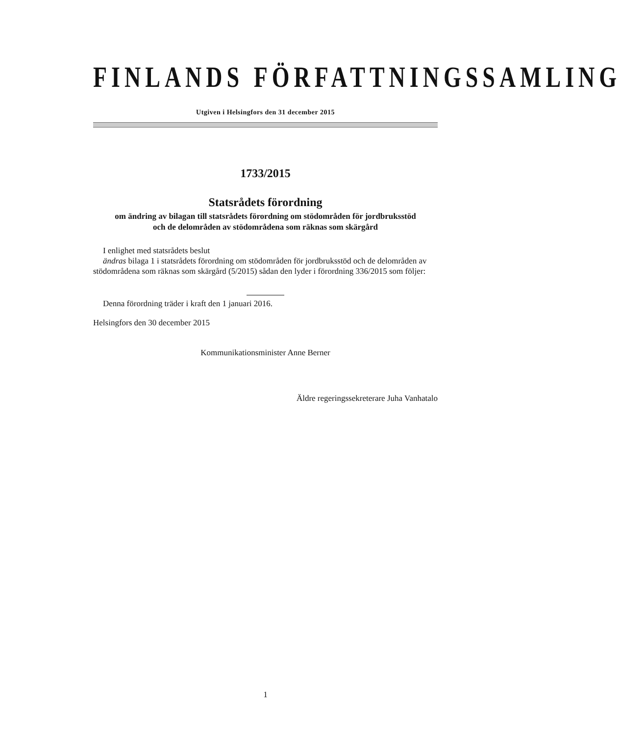FINLANDS FÖRFATTNINGSSAMLING
Utgiven i Helsingfors den 31 december 2015
1733/2015
Statsrådets förordning
om ändring av bilagan till statsrådets förordning om stödområden för jordbruksstöd
och de delområden av stödområdena som räknas som skärgård
I enlighet med statsrådets beslut
ändras bilaga 1 i statsrådets förordning om stödområden för jordbruksstöd och de delområden av stödområdena som räknas som skärgård (5/2015) sådan den lyder i förordning 336/2015 som följer:
Denna förordning träder i kraft den 1 januari 2016.
Helsingfors den 30 december 2015
Kommunikationsminister Anne Berner
Äldre regeringssekreterare Juha Vanhatalo
1